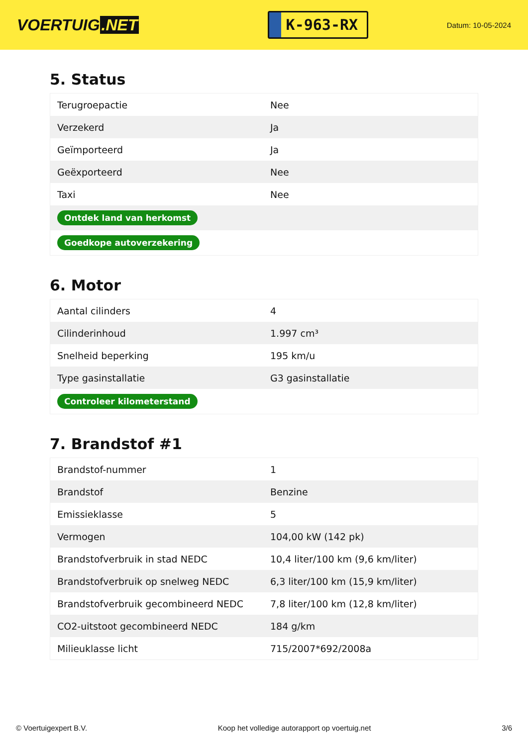VOERTUIG.NET
K-963-RX
Datum: 10-05-2024
5. Status
| Terugroepactie | Nee |
| Verzekerd | Ja |
| Geïmporteerd | Ja |
| Geëxporteerd | Nee |
| Taxi | Nee |
| Ontdek land van herkomst | |
| Goedkope autoverzekering | |
6. Motor
| Aantal cilinders | 4 |
| Cilinderinhoud | 1.997 cm³ |
| Snelheid beperking | 195 km/u |
| Type gasinstallatie | G3 gasinstallatie |
| Controleer kilometerstand | |
7. Brandstof #1
| Brandstof-nummer | 1 |
| Brandstof | Benzine |
| Emissieklasse | 5 |
| Vermogen | 104,00 kW (142 pk) |
| Brandstofverbruik in stad NEDC | 10,4 liter/100 km (9,6 km/liter) |
| Brandstofverbruik op snelweg NEDC | 6,3 liter/100 km (15,9 km/liter) |
| Brandstofverbruik gecombineerd NEDC | 7,8 liter/100 km (12,8 km/liter) |
| CO2-uitstoot gecombineerd NEDC | 184 g/km |
| Milieuklasse licht | 715/2007*692/2008a |
© Voertuigexpert B.V. Koop het volledige autorapport op voertuig.net 3/6